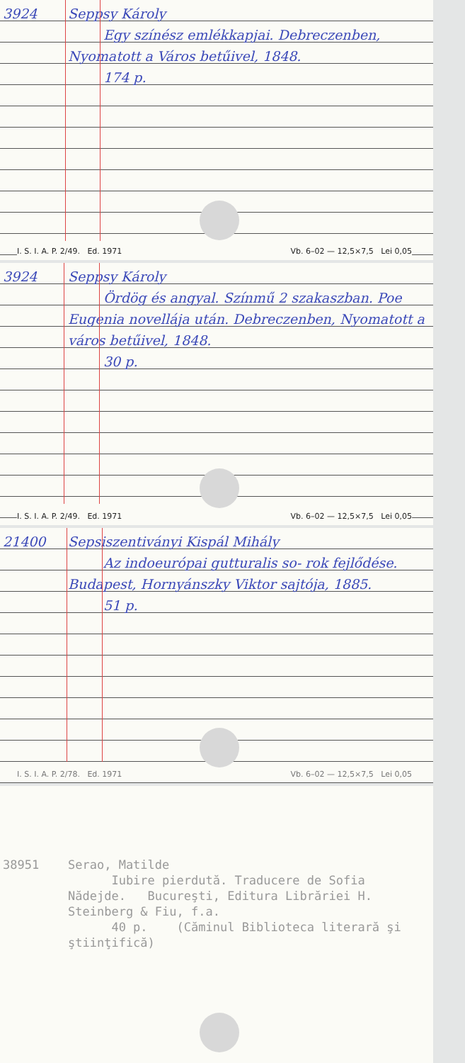3924 Seppsy Károly
Egy színész emlékkapjai. Debreczenben, Nyomatott a Város betűivel, 1848.
174 p.
I. S. I. A. P. 2/49. Ed. 1971 Vb. 6–02 — 12,5×7,5 Lei 0,05
3924 Seppsy Károly
Ördög és angyal. Színmű 2 szakaszban. Poe Eugenia novellája után. Debreczenben, Nyomatott a város betűivel, 1848.
30 p.
I. S. I. A. P. 2/49. Ed. 1971 Vb. 6–02 — 12,5×7,5 Lei 0,05
21400 Sepsiszentiványi Kispál Mihály
Az indoeurópai gutturalis so- rok fejlődése. Budapest, Hornyánszky Viktor sajtója, 1885.
51 p.
I. S. I. A. P. 2/78. Ed. 1971 Vb. 6–02 — 12,5×7,5 Lei 0,05
38951 Serao, Matilde
Iubire pierdută. Traducere de Sofia Nădejde. Bucureşti, Editura Librăriei H. Steinberg & Fiu, f.a.
40 p. (Căminul Biblioteca literară şi ştiinţifică)